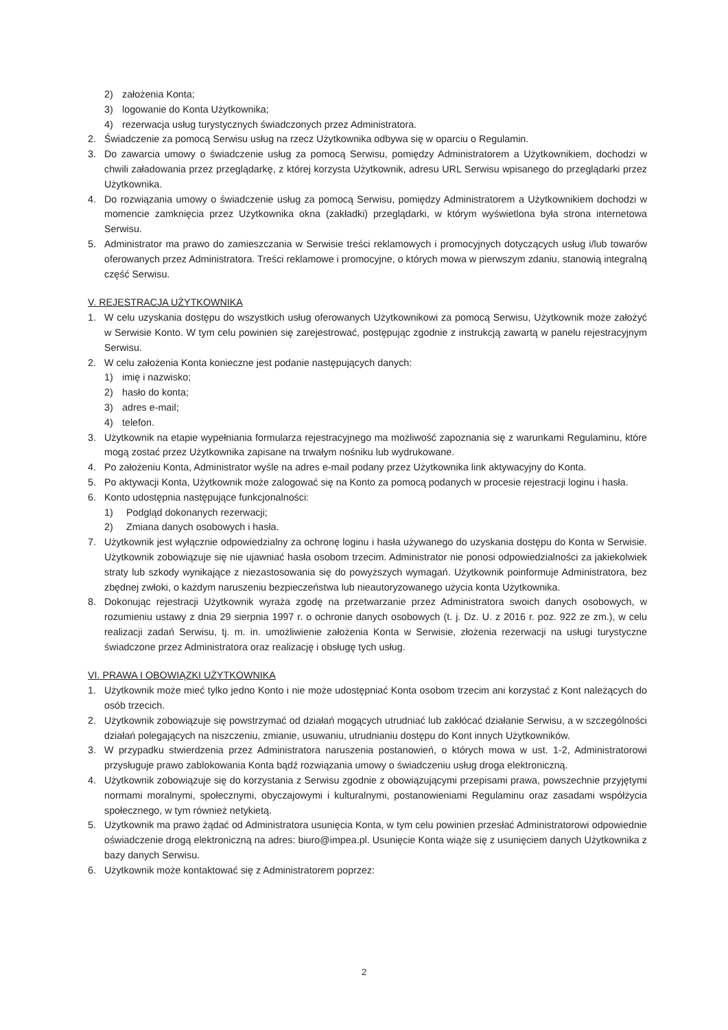2) założenia Konta;
3) logowanie do Konta Użytkownika;
4) rezerwacja usług turystycznych świadczonych przez Administratora.
2. Świadczenie za pomocą Serwisu usług na rzecz Użytkownika odbywa się w oparciu o Regulamin.
3. Do zawarcia umowy o świadczenie usług za pomocą Serwisu, pomiędzy Administratorem a Użytkownikiem, dochodzi w chwili załadowania przez przeglądarkę, z której korzysta Użytkownik, adresu URL Serwisu wpisanego do przeglądarki przez Użytkownika.
4. Do rozwiązania umowy o świadczenie usług za pomocą Serwisu, pomiędzy Administratorem a Użytkownikiem dochodzi w momencie zamknięcia przez Użytkownika okna (zakładki) przeglądarki, w którym wyświetlona była strona internetowa Serwisu.
5. Administrator ma prawo do zamieszczania w Serwisie treści reklamowych i promocyjnych dotyczących usług i/lub towarów oferowanych przez Administratora. Treści reklamowe i promocyjne, o których mowa w pierwszym zdaniu, stanowią integralną część Serwisu.
V. REJESTRACJA UŻYTKOWNIKA
1. W celu uzyskania dostępu do wszystkich usług oferowanych Użytkownikowi za pomocą Serwisu, Użytkownik może założyć w Serwisie Konto. W tym celu powinien się zarejestrować, postępując zgodnie z instrukcją zawartą w panelu rejestracyjnym Serwisu.
2. W celu założenia Konta konieczne jest podanie następujących danych:
1) imię i nazwisko;
2) hasło do konta;
3) adres e-mail;
4) telefon.
3. Użytkownik na etapie wypełniania formularza rejestracyjnego ma możliwość zapoznania się z warunkami Regulaminu, które mogą zostać przez Użytkownika zapisane na trwałym nośniku lub wydrukowane.
4. Po założeniu Konta, Administrator wyśle na adres e-mail podany przez Użytkownika link aktywacyjny do Konta.
5. Po aktywacji Konta, Użytkownik może zalogować się na Konto za pomocą podanych w procesie rejestracji loginu i hasła.
6. Konto udostępnia następujące funkcjonalności:
1) Podgląd dokonanych rezerwacji;
2) Zmiana danych osobowych i hasła.
7. Użytkownik jest wyłącznie odpowiedzialny za ochronę loginu i hasła używanego do uzyskania dostępu do Konta w Serwisie. Użytkownik zobowiązuje się nie ujawniać hasła osobom trzecim. Administrator nie ponosi odpowiedzialności za jakiekolwiek straty lub szkody wynikające z niezastosowania się do powyższych wymagań. Użytkownik poinformuje Administratora, bez zbędnej zwłoki, o każdym naruszeniu bezpieczeństwa lub nieautoryzowanego użycia konta Użytkownika.
8. Dokonując rejestracji Użytkownik wyraża zgodę na przetwarzanie przez Administratora swoich danych osobowych, w rozumieniu ustawy z dnia 29 sierpnia 1997 r. o ochronie danych osobowych (t. j. Dz. U. z 2016 r. poz. 922 ze zm.), w celu realizacji zadań Serwisu, tj. m. in. umożliwienie założenia Konta w Serwisie, złożenia rezerwacji na usługi turystyczne świadczone przez Administratora oraz realizację i obsługę tych usług.
VI. PRAWA I OBOWIĄZKI UŻYTKOWNIKA
1. Użytkownik może mieć tylko jedno Konto i nie może udostępniać Konta osobom trzecim ani korzystać z Kont należących do osób trzecich.
2. Użytkownik zobowiązuje się powstrzymać od działań mogących utrudniać lub zakłócać działanie Serwisu, a w szczególności działań polegających na niszczeniu, zmianie, usuwaniu, utrudnianiu dostępu do Kont innych Użytkowników.
3. W przypadku stwierdzenia przez Administratora naruszenia postanowień, o których mowa w ust. 1-2, Administratorowi przysługuje prawo zablokowania Konta bądź rozwiązania umowy o świadczeniu usług droga elektroniczną.
4. Użytkownik zobowiązuje się do korzystania z Serwisu zgodnie z obowiązującymi przepisami prawa, powszechnie przyjętymi normami moralnymi, społecznymi, obyczajowymi i kulturalnymi, postanowieniami Regulaminu oraz zasadami współżycia społecznego, w tym również netykietą.
5. Użytkownik ma prawo żądać od Administratora usunięcia Konta, w tym celu powinien przesłać Administratorowi odpowiednie oświadczenie drogą elektroniczną na adres: biuro@impea.pl. Usunięcie Konta wiąże się z usunięciem danych Użytkownika z bazy danych Serwisu.
6. Użytkownik może kontaktować się z Administratorem poprzez:
2